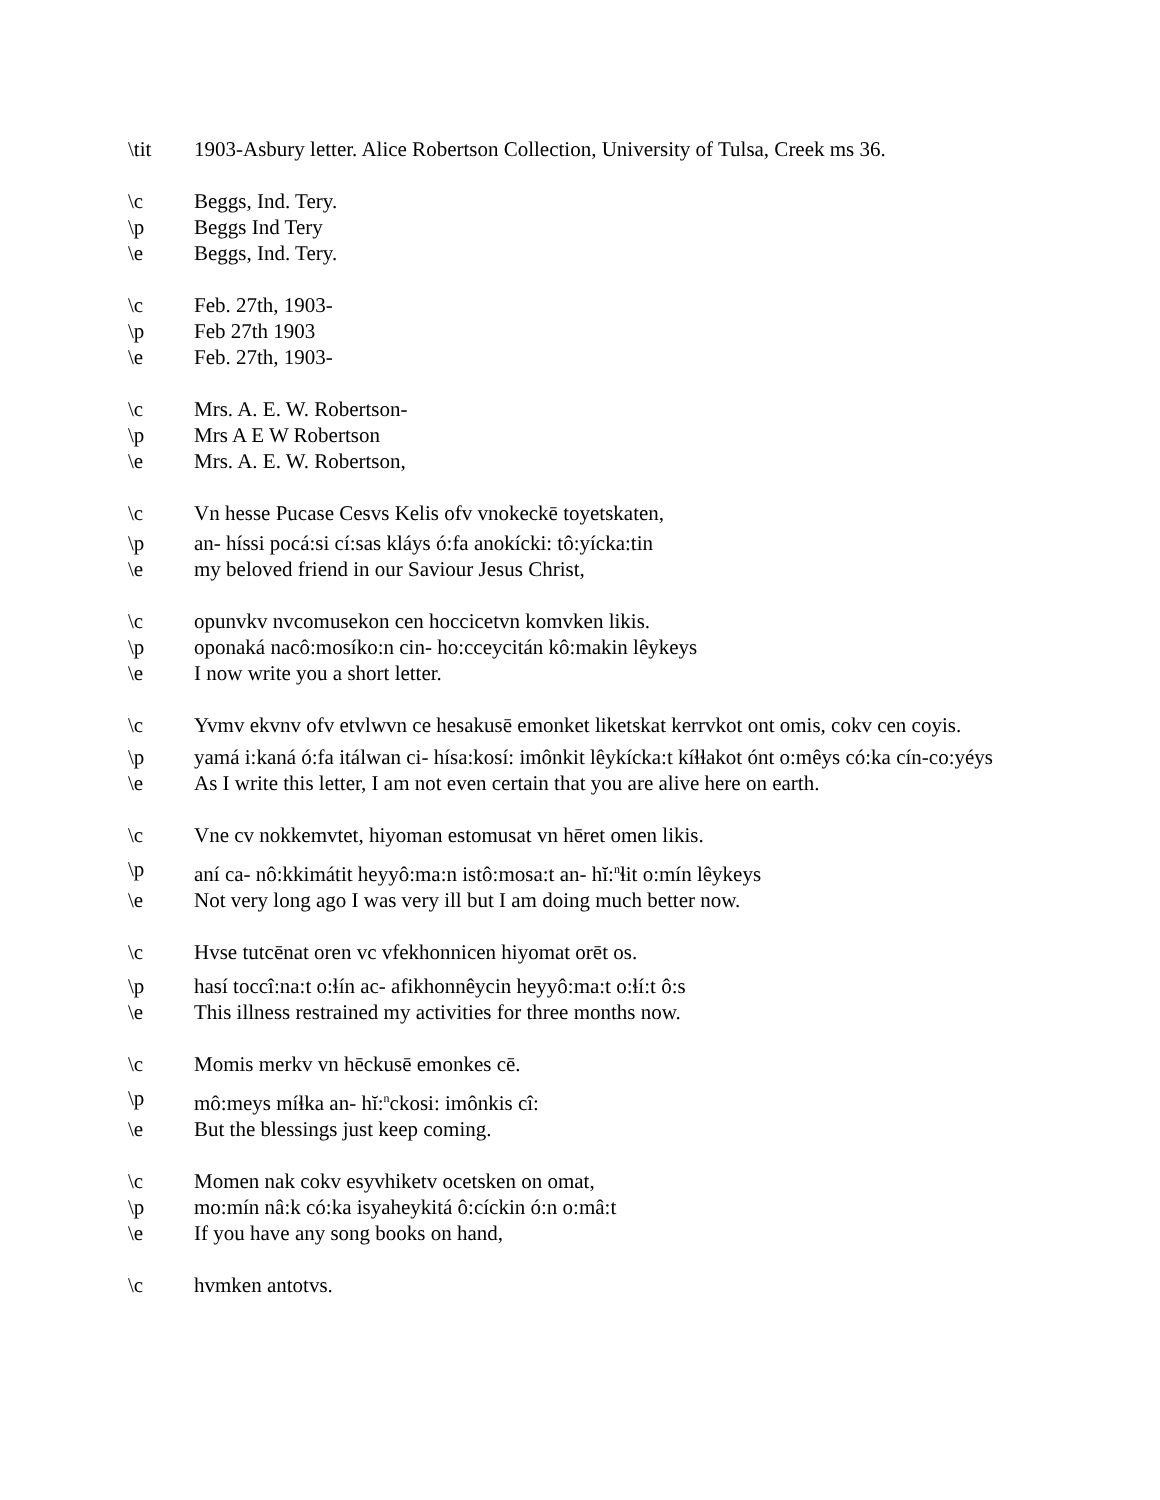\tit 1903-Asbury letter. Alice Robertson Collection, University of Tulsa, Creek ms 36.
\c Beggs, Ind. Tery.
\p Beggs Ind Tery
\e Beggs, Ind. Tery.
\c Feb. 27th, 1903-
\p Feb 27th 1903
\e Feb. 27th, 1903-
\c Mrs. A. E. W. Robertson-
\p Mrs A E W Robertson
\e Mrs. A. E. W. Robertson,
\c Vn hesse Pucase Cesvs Kelis ofv vnokeckē toyetskaten,
\p an- híssi pocá:si cí:sas kláys ó:fa anokícki: tô:yícka:tin
\e my beloved friend in our Saviour Jesus Christ,
\c opunvkv nvcomusekon cen hoccicetvn komvken likis.
\p oponaká nacô:mosíko:n cin- ho:cceycitán kô:makin lêykeys
\e I now write you a short letter.
\c Yvmv ekvnv ofv etvlwvn ce hesakusē emonket liketskat kerrvkot ont omis, cokv cen coyis.
\p yamá i:kaná ó:fa itálwan ci- hísa:kosí: imônkit lêykícka:t kíɬɬakot ónt o:mêys có:ka cín-co:yéys
\e As I write this letter, I am not even certain that you are alive here on earth.
\c Vne cv nokkemvtet, hiyoman estomusat vn hēret omen likis.
\p aní ca- nô:kkimátit heyyô:ma:n istô:mosa:t an- hĭ:<sup>n</sup>ɬit o:mín lêykeys
\e Not very long ago I was very ill but I am doing much better now.
\c Hvse tutcēnat oren vc vfekhonnicen hiyomat orēt os.
\p hasí toccî:na:t o:ɬín ac- afikhonnêycin heyyô:ma:t o:ɬí:t ô:s
\e This illness restrained my activities for three months now.
\c Momis merkv vn hēckusē emonkes cē.
\p mô:meys míɬka an- hĭ:<sup>n</sup>ckosi: imônkis cî:
\e But the blessings just keep coming.
\c Momen nak cokv esyvhiketv ocetsken on omat,
\p mo:mín nâ:k có:ka isyaheykitá ô:cíckin ó:n o:mâ:t
\e If you have any song books on hand,
\c hvmken antotvs.